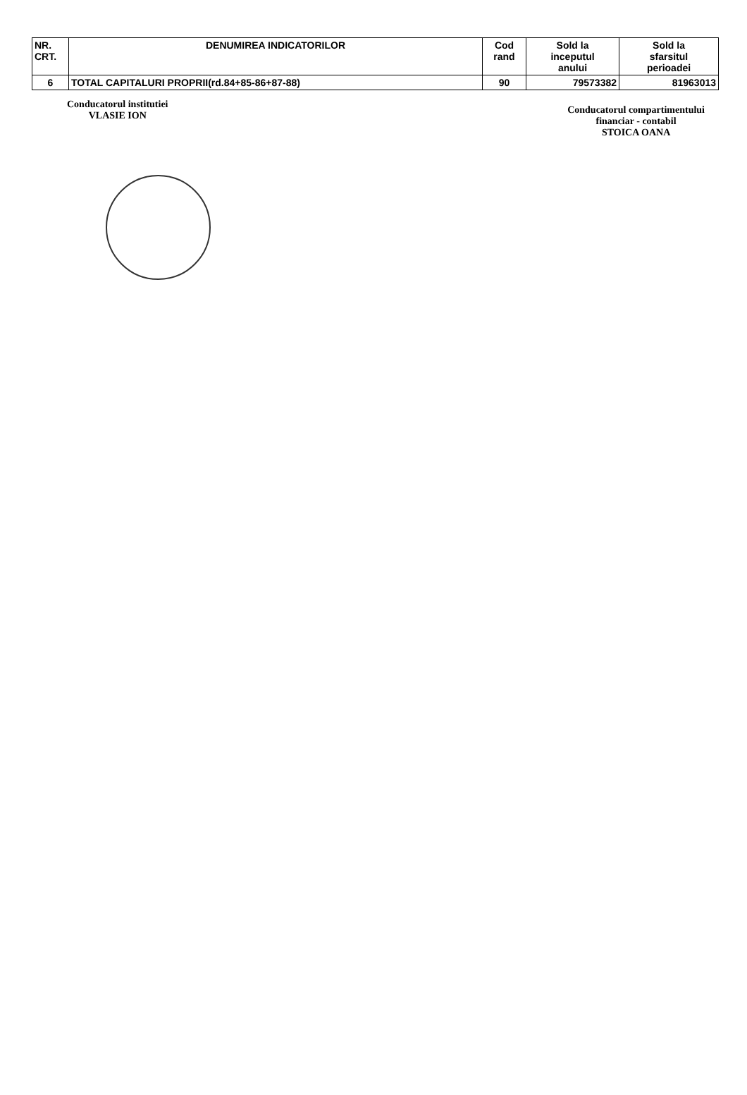| NR. CRT. | DENUMIREA INDICATORILOR | Cod rand | Sold la inceputul anului | Sold la sfarsitul perioadei |
| --- | --- | --- | --- | --- |
| 6 | TOTAL CAPITALURI PROPRII(rd.84+85-86+87-88) | 90 | 79573382 | 81963013 |
Conducatorul institutiei
VLASIE ION
Conducatorul compartimentului
financiar - contabil
STOICA OANA